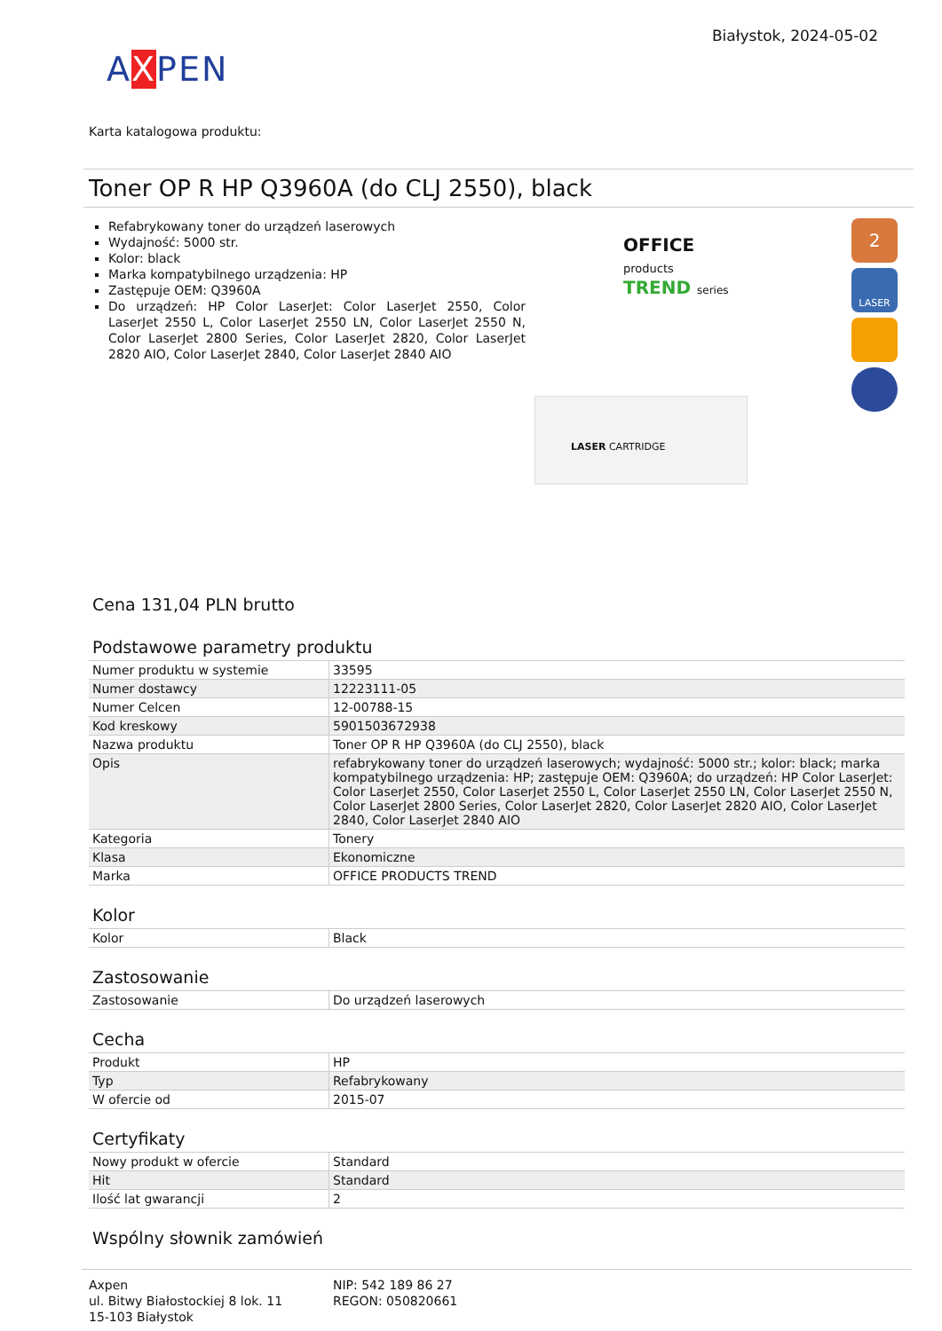Białystok, 2024-05-02
AXPEN
Karta katalogowa produktu:
Toner OP R HP Q3960A (do CLJ 2550), black
Refabrykowany toner do urządzeń laserowych
Wydajność: 5000 str.
Kolor: black
Marka kompatybilnego urządzenia: HP
Zastępuje OEM: Q3960A
Do urządzeń: HP Color LaserJet: Color LaserJet 2550, Color LaserJet 2550 L, Color LaserJet 2550 LN, Color LaserJet 2550 N, Color LaserJet 2800 Series, Color LaserJet 2820, Color LaserJet 2820 AIO, Color LaserJet 2840, Color LaserJet 2840 AIO
OFFICE
products
TREND series
LASER CARTRIDGE
2
LASER
Cena 131,04 PLN brutto
Podstawowe parametry produktu
| Numer produktu w systemie | 33595 |
| Numer dostawcy | 12223111-05 |
| Numer Celcen | 12-00788-15 |
| Kod kreskowy | 5901503672938 |
| Nazwa produktu | Toner OP R HP Q3960A (do CLJ 2550), black |
| Opis | refabrykowany toner do urządzeń laserowych; wydajność: 5000 str.; kolor: black; marka kompatybilnego urządzenia: HP; zastępuje OEM: Q3960A; do urządzeń: HP Color LaserJet: Color LaserJet 2550, Color LaserJet 2550 L, Color LaserJet 2550 LN, Color LaserJet 2550 N, Color LaserJet 2800 Series, Color LaserJet 2820, Color LaserJet 2820 AIO, Color LaserJet 2840, Color LaserJet 2840 AIO |
| Kategoria | Tonery |
| Klasa | Ekonomiczne |
| Marka | OFFICE PRODUCTS TREND |
Kolor
| Kolor | Black |
Zastosowanie
| Zastosowanie | Do urządzeń laserowych |
Cecha
| Produkt | HP |
| Typ | Refabrykowany |
| W ofercie od | 2015-07 |
Certyfikaty
| Nowy produkt w ofercie | Standard |
| Hit | Standard |
| Ilość lat gwarancji | 2 |
Wspólny słownik zamówień
Axpen
ul. Bitwy Białostockiej 8 lok. 11
15-103 Białystok
NIP: 542 189 86 27
REGON: 050820661